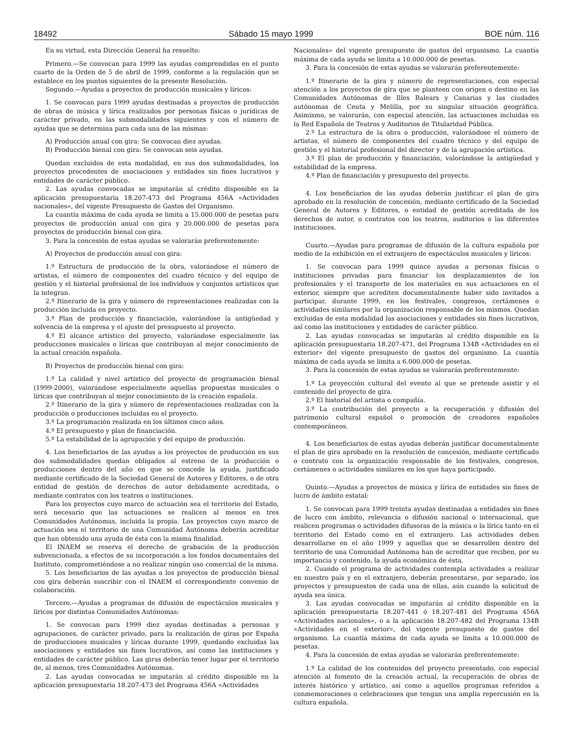18492 Sábado 15 mayo 1999 BOE núm. 116
En su virtud, esta Dirección General ha resuelto:
Primero.—Se convocan para 1999 las ayudas comprendidas en el punto cuarto de la Orden de 5 de abril de 1999, conforme a la regulación que se establece en los puntos siguientes de la presente Resolución.
Segundo.—Ayudas a proyectos de producción musicales y líricos:
1. Se convocan para 1999 ayudas destinadas a proyectos de producción de obras de música y lírica realizados por personas físicas o jurídicas de carácter privado, en las submodalidades siguientes y con el número de ayudas que se determina para cada una de las mismas:
A) Producción anual con gira: Se convocan diez ayudas.
B) Producción bienal con gira: Se convocan seis ayudas.
Quedan excluidos de esta modalidad, en sus dos submodalidades, los proyectos procedentes de asociaciones y entidades sin fines lucrativos y entidades de carácter público.
2. Las ayudas convocadas se imputarán al crédito disponible en la aplicación presupuestaria 18.207-473 del Programa 456A «Actividades nacionales», del vigente Presupuesto de Gastos del Organismo.
La cuantía máxima de cada ayuda se limita a 15.000.000 de pesetas para proyectos de producción anual con gira y 20.000.000 de pesetas para proyectos de producción bienal con gira.
3. Para la concesión de estas ayudas se valorarán preferentemente:
A) Proyectos de producción anual con gira:
1.º Estructura de producción de la obra, valorándose el número de artistas, el número de componentes del cuadro técnico y del equipo de gestión y el historial profesional de los individuos y conjuntos artísticos que la integran.
2.º Itinerario de la gira y número de representaciones realizadas con la producción incluida en proyecto.
3.º Plan de producción y financiación, valorándose la antigüedad y solvencia de la empresa y el ajuste del presupuesto al proyecto.
4.º El alcance artístico del proyecto, valorándose especialmente las producciones musicales o líricas que contribuyan al mejor conocimiento de la actual creación española.
B) Proyectos de producción bienal con gira:
1.º La calidad y nivel artístico del proyecto de programación bienal (1999-2000), valorándose especialmente aquellas propuestas musicales o líricas que contribuyan al mejor conocimiento de la creación española.
2.º Itinerario de la gira y número de representaciones realizadas con la producción o producciones incluidas en el proyecto.
3.º La programación realizada en los últimos cinco años.
4.º El presupuesto y plan de financiación.
5.º La estabilidad de la agrupación y del equipo de producción.
4. Los beneficiarios de las ayudas a los proyectos de producción en sus dos submodalidades quedan obligados al estreno de la producción o producciones dentro del año en que se concede la ayuda, justificado mediante certificado de la Sociedad General de Autores y Editores, o de otra entidad de gestión de derechos de autor debidamente acreditada, o mediante contratos con los teatros o instituciones.
Para los proyectos cuyo marco de actuación sea el territorio del Estado, será necesario que las actuaciones se realicen al menos en tres Comunidades Autónomas, incluida la propia. Los proyectos cuyo marco de actuación sea el territorio de una Comunidad Autónoma deberán acreditar que han obtenido una ayuda de ésta con la misma finalidad.
El INAEM se reserva el derecho de grabación de la producción subvencionada, a efectos de su incorporación a los fondos documentales del Instituto, comprometiéndose a no realizar ningún uso comercial de la misma.
5. Los beneficiarios de las ayudas a los proyectos de producción bienal con gira deberán suscribir con el INAEM el correspondiente convenio de colaboración.
Tercero.—Ayudas a programas de difusión de espectáculos musicales y líricos por distintas Comunidades Autónomas:
1. Se convocan para 1999 diez ayudas destinadas a personas y agrupaciones, de carácter privado, para la realización de giras por España de producciones musicales y líricas durante 1999, quedando excluidas las asociaciones y entidades sin fines lucrativos, así como las instituciones y entidades de carácter público. Las giras deberán tener lugar por el territorio de, al menos, tres Comunidades Autónomas.
2. Las ayudas convocadas se imputarán al crédito disponible en la aplicación presupuestaria 18.207-473 del Programa 456A «Actividades
Nacionales» del vigente presupuesto de gastos del organismo. La cuantía máxima de cada ayuda se limita a 10.000.000 de pesetas.
3. Para la concesión de estas ayudas se valorarán preferentemente:
1.º Itinerario de la gira y número de representaciones, con especial atención a los proyectos de gira que se planteen con origen o destino en las Comunidades Autónomas de Illes Balears y Canarias y las ciudades autónomas de Ceuta y Melilla, por su singular situación geográfica. Asimismo, se valorarán, con especial atención, las actuaciones incluidas en la Red Española de Teatros y Auditorios de Titularidad Pública.
2.º La estructura de la obra o producción, valorándose el número de artistas, el número de componentes del cuadro técnico y del equipo de gestión y el historial profesional del director y de la agrupación artística.
3.º El plan de producción y financiación, valorándose la antigüedad y estabilidad de la empresa.
4.º Plan de financiación y presupuesto del proyecto.
4. Los beneficiarios de las ayudas deberán justificar el plan de gira aprobado en la resolución de concesión, mediante certificado de la Sociedad General de Autores y Editores, o entidad de gestión acreditada de los derechos de autor, o contratos con los teatros, auditorios o las diferentes instituciones.
Cuarto.—Ayudas para programas de difusión de la cultura española por medio de la exhibición en el extranjero de espectáculos musicales y líricos:
1. Se convocan para 1999 quince ayudas a personas físicas o instituciones privadas para financiar los desplazamientos de los profesionales y el transporte de los materiales en sus actuaciones en el exterior, siempre que acrediten documentalmente haber sido invitados a participar, durante 1999, en los festivales, congresos, certámenes o actividades similares por la organización responsable de los mismos. Quedan excluidas de esta modalidad las asociaciones y entidades sin fines lucrativos, así como las instituciones y entidades de carácter público.
2. Las ayudas convocadas se imputarán al crédito disponible en la aplicación presupuestaria 18.207-471, del Programa 134B «Actividades en el exterior» del vigente presupuesto de gastos del organismo. La cuantía máxima de cada ayuda se limita a 6.000.000 de pesetas.
3. Para la concesión de estas ayudas se valorarán preferentemente:
1.º La proyección cultural del evento al que se pretende asistir y el contenido del proyecto de gira.
2.º El historial del artista o compañía.
3.º La contribución del proyecto a la recuperación y difusión del patrimonio cultural español o promoción de creadores españoles contemporáneos.
4. Los beneficiarios de estas ayudas deberán justificar documentalmente el plan de gira aprobado en la resolución de concesión, mediante certificado o contrato con la organización responsable de los festivales, congresos, certámenes o actividades similares en los que haya participado.
Quinto.—Ayudas a proyectos de música y lírica de entidades sin fines de lucro de ámbito estatal:
1. Se convocan para 1999 treinta ayudas destinadas a entidades sin fines de lucro con ámbito, relevancia o difusión nacional o internacional, que realicen programas o actividades difusoras de la música o la lírica tanto en el territorio del Estado como en el extranjero. Las actividades deben desarrollarse en el año 1999 y aquellas que se desarrollen dentro del territorio de una Comunidad Autónoma han de acreditar que reciben, por su importancia y contenido, la ayuda económica de ésta.
2. Cuando el programa de actividades contempla actividades a realizar en nuestro país y en el extranjero, deberán presentarse, por separado, los proyectos y presupuestos de cada una de ellas, aún cuando la solicitud de ayuda sea única.
3. Las ayudas convocadas se imputarán al crédito disponible en la aplicación presupuestaria 18.207-441 ó 18.207-481 del Programa 456A «Actividades nacionales», o a la aplicación 18.207-482 del Programa 134B «Actividades en el exterior», del vigente presupuesto de gastos del organismo. La cuantía máxima de cada ayuda se limita a 10.000.000 de pesetas.
4. Para la concesión de estas ayudas se valorarán preferentemente:
1.º La calidad de los contenidos del proyecto presentado, con especial atención al fomento de la creación actual, la recuperación de obras de interés histórico y artístico, así como a aquellos programas referidos a conmemoraciones o celebraciones que tengan una amplia repercusión en la cultura española.